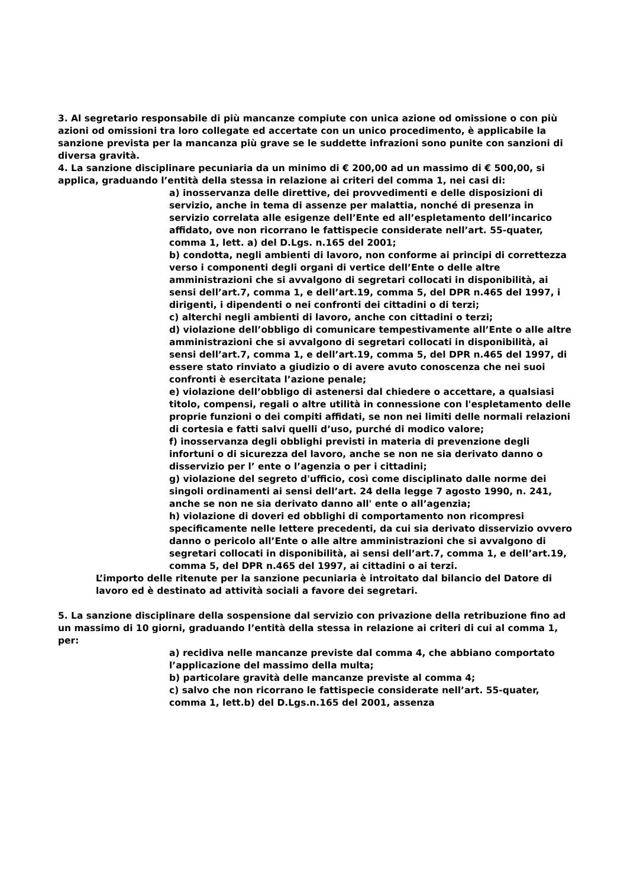3. Al segretario responsabile di più mancanze compiute con unica azione od omissione o con più azioni od omissioni tra loro collegate ed accertate con un unico procedimento, è applicabile la sanzione prevista per la mancanza più grave se le suddette infrazioni sono punite con sanzioni di diversa gravità.
4. La sanzione disciplinare pecuniaria da un minimo di € 200,00 ad un massimo di € 500,00, si applica, graduando l’entità della stessa in relazione ai criteri del comma 1, nei casi di:
a) inosservanza delle direttive, dei provvedimenti e delle disposizioni di servizio, anche in tema di assenze per malattia, nonché di presenza in servizio correlata alle esigenze dell’Ente ed all’espletamento dell’incarico affidato, ove non ricorrano le fattispecie considerate nell’art. 55-quater, comma 1, lett. a) del D.Lgs. n.165 del 2001;
b) condotta, negli ambienti di lavoro, non conforme ai principi di correttezza verso i componenti degli organi di vertice dell’Ente o delle altre amministrazioni che si avvalgono di segretari collocati in disponibilità, ai sensi dell’art.7, comma 1, e dell’art.19, comma 5, del DPR n.465 del 1997, i dirigenti, i dipendenti o nei confronti dei cittadini o di terzi;
c) alterchi negli ambienti di lavoro, anche con cittadini o terzi;
d) violazione dell’obbligo di comunicare tempestivamente all’Ente o alle altre amministrazioni che si avvalgono di segretari collocati in disponibilità, ai sensi dell’art.7, comma 1, e dell’art.19, comma 5, del DPR n.465 del 1997, di essere stato rinviato a giudizio o di avere avuto conoscenza che nei suoi confronti è esercitata l’azione penale;
e) violazione dell’obbligo di astenersi dal chiedere o accettare, a qualsiasi titolo, compensi, regali o altre utilità in connessione con l'espletamento delle proprie funzioni o dei compiti affidati, se non nei limiti delle normali relazioni di cortesia e fatti salvi quelli d’uso, purché di modico valore;
f) inosservanza degli obblighi previsti in materia di prevenzione degli infortuni o di sicurezza del lavoro, anche se non ne sia derivato danno o disservizio per l’ ente o l’agenzia o per i cittadini;
g) violazione del segreto d'ufficio, così come disciplinato dalle norme dei singoli ordinamenti ai sensi dell’art. 24 della legge 7 agosto 1990, n. 241, anche se non ne sia derivato danno all' ente o all’agenzia;
h) violazione di doveri ed obblighi di comportamento non ricompresi specificamente nelle lettere precedenti, da cui sia derivato disservizio ovvero danno o pericolo all’Ente o alle altre amministrazioni che si avvalgono di segretari collocati in disponibilità, ai sensi dell’art.7, comma 1, e dell’art.19, comma 5, del DPR n.465 del 1997, ai cittadini o ai terzi.
L’importo delle ritenute per la sanzione pecuniaria è introitato dal bilancio del Datore di lavoro ed è destinato ad attività sociali a favore dei segretari.
5. La sanzione disciplinare della sospensione dal servizio con privazione della retribuzione fino ad un massimo di 10 giorni, graduando l’entità della stessa in relazione ai criteri di cui al comma 1, per:
a) recidiva nelle mancanze previste dal comma 4, che abbiano comportato l’applicazione del massimo della multa;
b) particolare gravità delle mancanze previste al comma 4;
c) salvo che non ricorrano le fattispecie considerate nell’art. 55-quater, comma 1, lett.b) del D.Lgs.n.165 del 2001, assenza